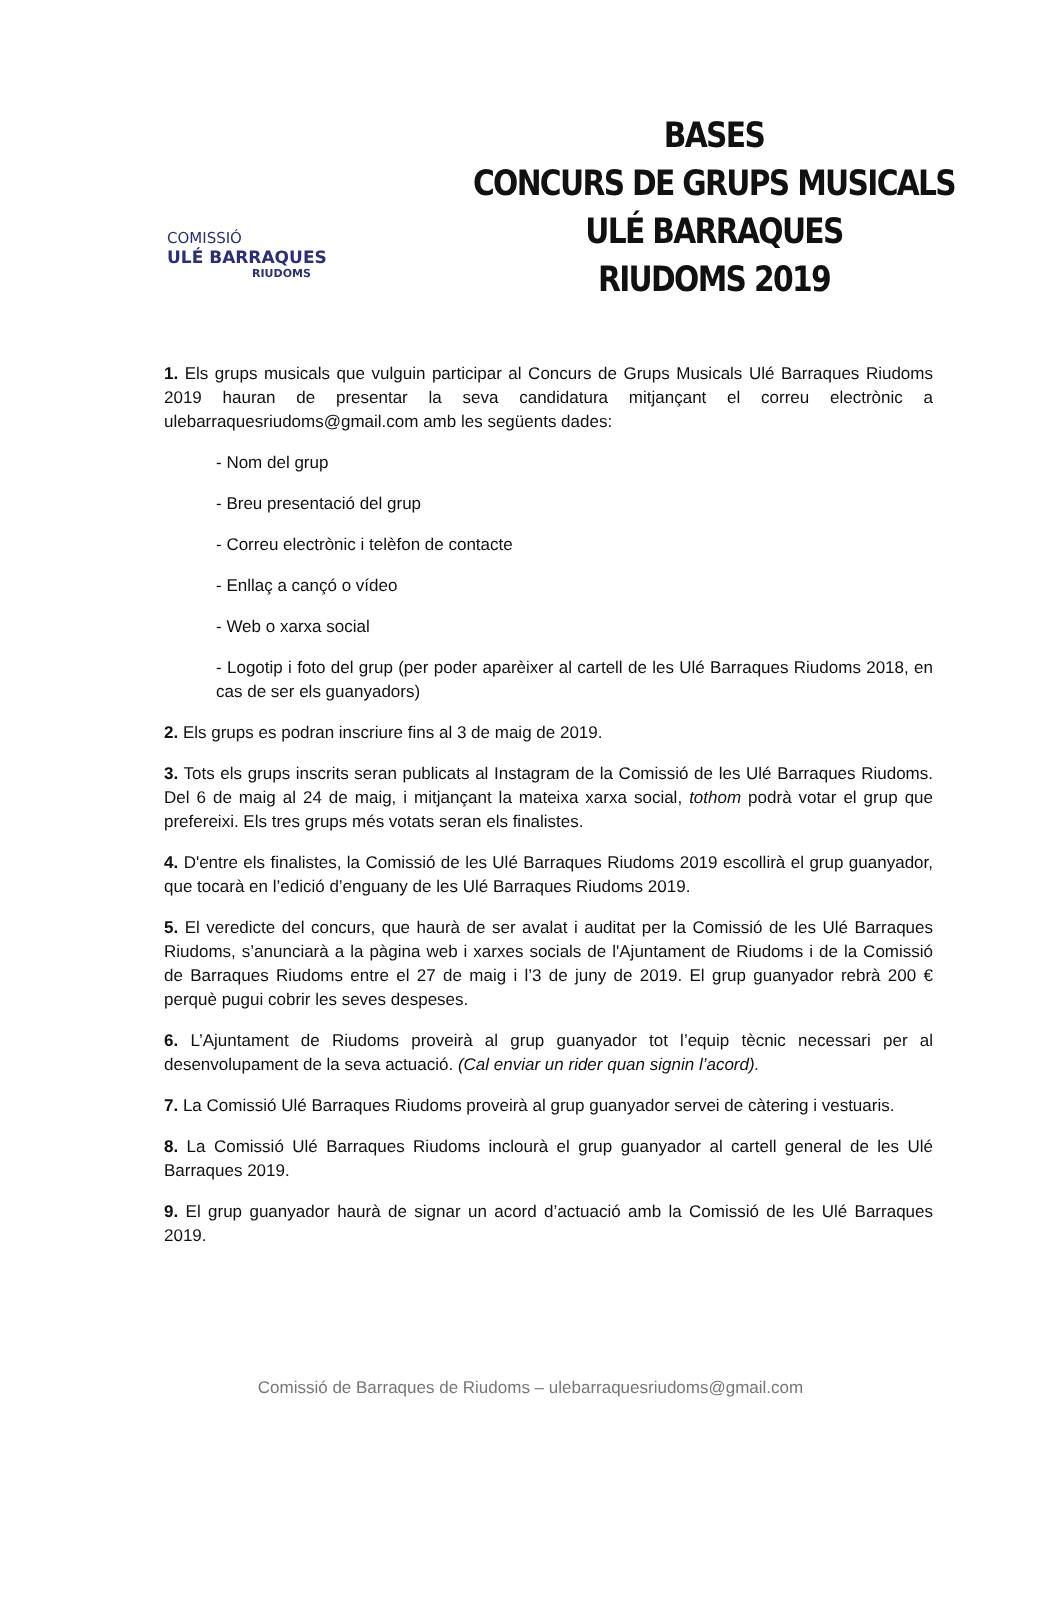COMISSIÓ
ULÉ BARRAQUES
RIUDOMS
BASES
CONCURS DE GRUPS MUSICALS
ULÉ BARRAQUES
RIUDOMS 2019
1. Els grups musicals que vulguin participar al Concurs de Grups Musicals Ulé Barraques Riudoms 2019 hauran de presentar la seva candidatura mitjançant el correu electrònic a ulebarraquesriudoms@gmail.com amb les següents dades:
- Nom del grup
- Breu presentació del grup
- Correu electrònic i telèfon de contacte
- Enllaç a cançó o vídeo
- Web o xarxa social
- Logotip i foto del grup (per poder aparèixer al cartell de les Ulé Barraques Riudoms 2018, en cas de ser els guanyadors)
2. Els grups es podran inscriure fins al 3 de maig de 2019.
3. Tots els grups inscrits seran publicats al Instagram de la Comissió de les Ulé Barraques Riudoms. Del 6 de maig al 24 de maig, i mitjançant la mateixa xarxa social, tothom podrà votar el grup que prefereixi. Els tres grups més votats seran els finalistes.
4. D'entre els finalistes, la Comissió de les Ulé Barraques Riudoms 2019 escollirà el grup guanyador, que tocarà en l’edició d’enguany de les Ulé Barraques Riudoms 2019.
5. El veredicte del concurs, que haurà de ser avalat i auditat per la Comissió de les Ulé Barraques Riudoms, s’anunciarà a la pàgina web i xarxes socials de l'Ajuntament de Riudoms i de la Comissió de Barraques Riudoms entre el 27 de maig i l’3 de juny de 2019. El grup guanyador rebrà 200 € perquè pugui cobrir les seves despeses.
6. L’Ajuntament de Riudoms proveirà al grup guanyador tot l’equip tècnic necessari per al desenvolupament de la seva actuació. (Cal enviar un rider quan signin l’acord).
7. La Comissió Ulé Barraques Riudoms proveirà al grup guanyador servei de càtering i vestuaris.
8. La Comissió Ulé Barraques Riudoms inclourà el grup guanyador al cartell general de les Ulé Barraques 2019.
9. El grup guanyador haurà de signar un acord d’actuació amb la Comissió de les Ulé Barraques 2019.
Comissió de Barraques de Riudoms – ulebarraquesriudoms@gmail.com